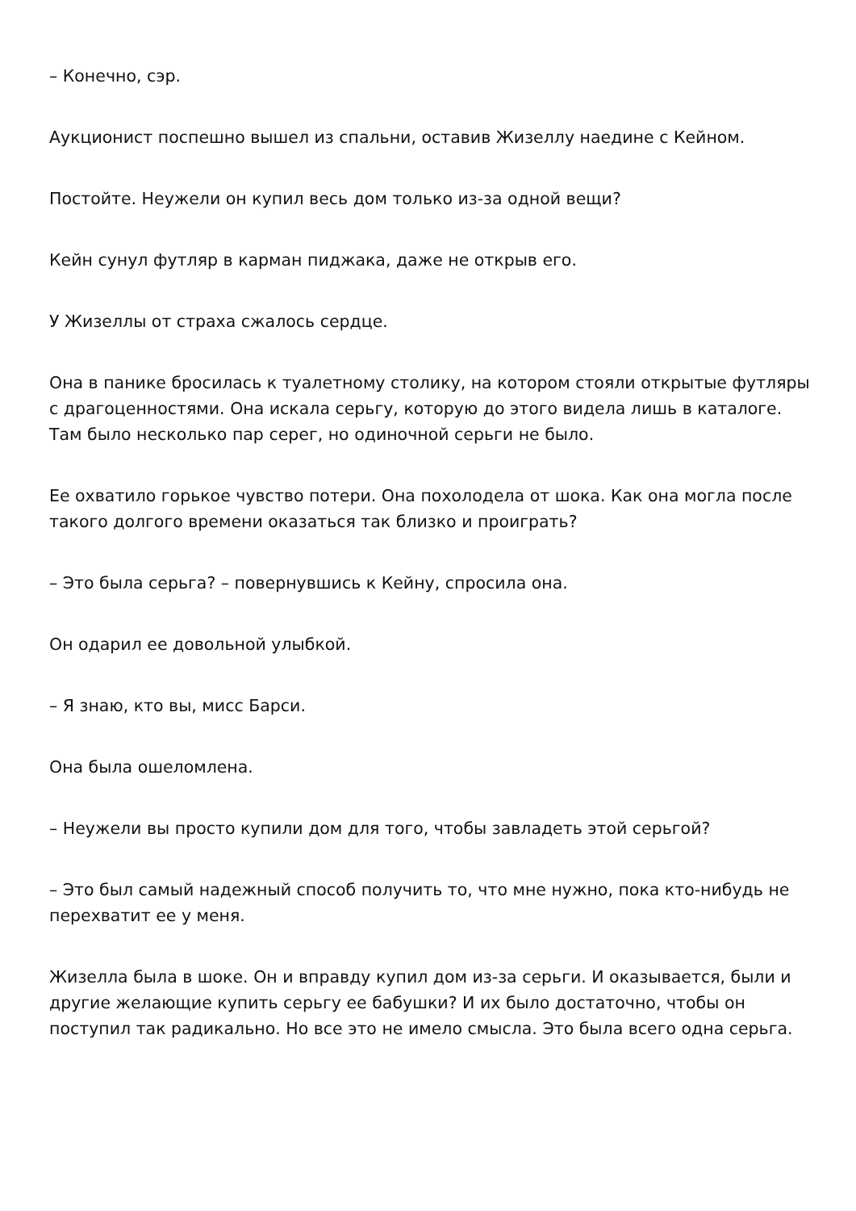– Конечно, сэр.
Аукционист поспешно вышел из спальни, оставив Жизеллу наедине с Кейном.
Постойте. Неужели он купил весь дом только из-за одной вещи?
Кейн сунул футляр в карман пиджака, даже не открыв его.
У Жизеллы от страха сжалось сердце.
Она в панике бросилась к туалетному столику, на котором стояли открытые футляры с драгоценностями. Она искала серьгу, которую до этого видела лишь в каталоге. Там было несколько пар серег, но одиночной серьги не было.
Ее охватило горькое чувство потери. Она похолодела от шока. Как она могла после такого долгого времени оказаться так близко и проиграть?
– Это была серьга? – повернувшись к Кейну, спросила она.
Он одарил ее довольной улыбкой.
– Я знаю, кто вы, мисс Барси.
Она была ошеломлена.
– Неужели вы просто купили дом для того, чтобы завладеть этой серьгой?
– Это был самый надежный способ получить то, что мне нужно, пока кто-нибудь не перехватит ее у меня.
Жизелла была в шоке. Он и вправду купил дом из-за серьги. И оказывается, были и другие желающие купить серьгу ее бабушки? И их было достаточно, чтобы он поступил так радикально. Но все это не имело смысла. Это была всего одна серьга.